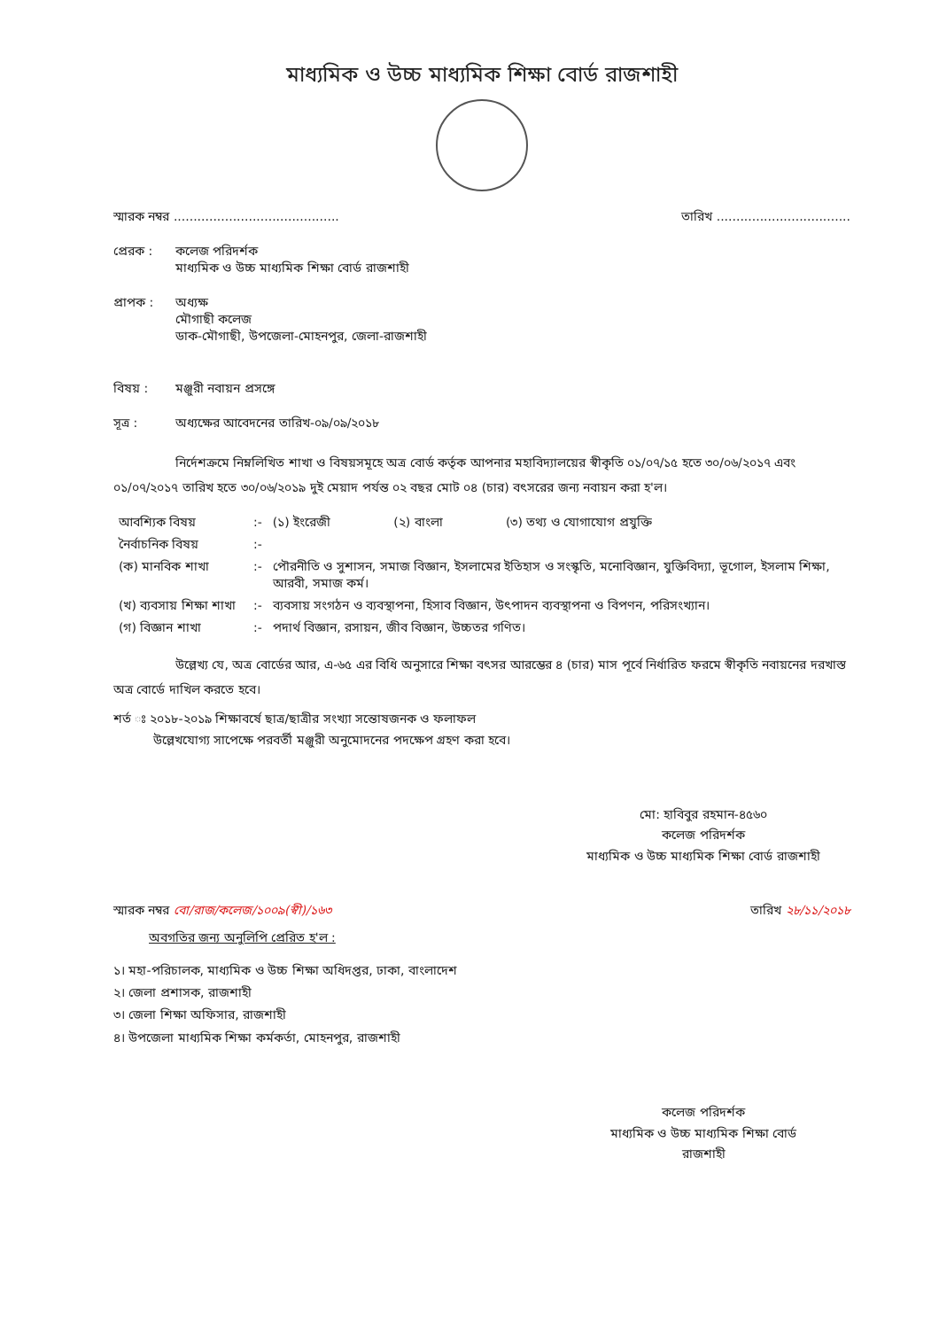মাধ্যমিক ও উচ্চ মাধ্যমিক শিক্ষা বোর্ড রাজশাহী
স্মারক নম্বর .......................................... তারিখ ..................................
প্রেরক : কলেজ পরিদর্শক
মাধ্যমিক ও উচ্চ মাধ্যমিক শিক্ষা বোর্ড রাজশাহী
প্রাপক : অধ্যক্ষ
মৌগাছী কলেজ
ডাক-মৌগাছী, উপজেলা-মোহনপুর, জেলা-রাজশাহী
বিষয় : মঞ্জুরী নবায়ন প্রসঙ্গে
সূত্র : অধ্যক্ষের আবেদনের তারিখ-০৯/০৯/২০১৮
নির্দেশক্রমে নিম্নলিখিত শাখা ও বিষয়সমূহে অত্র বোর্ড কর্তৃক আপনার মহাবিদ্যালয়ের স্বীকৃতি ০১/০৭/১৫ হতে ৩০/০৬/২০১৭ এবং ০১/০৭/২০১৭ তারিখ হতে ৩০/০৬/২০১৯ দুই মেয়াদ পর্যন্ত ০২ বছর মোট ০৪ (চার) বৎসরের জন্য নবায়ন করা হ'ল।
| আবশ্যিক বিষয় | :- | (১) ইংরেজী (২) বাংলা (৩) তথ্য ও যোগাযোগ প্রযুক্তি |
| নৈর্বাচনিক বিষয় | :- | |
| (ক) মানবিক শাখা | :- | পৌরনীতি ও সুশাসন, সমাজ বিজ্ঞান, ইসলামের ইতিহাস ও সংস্কৃতি, মনোবিজ্ঞান, যুক্তিবিদ্যা, ভূগোল, ইসলাম শিক্ষা, আরবী, সমাজ কর্ম। |
| (খ) ব্যবসায় শিক্ষা শাখা | :- | ব্যবসায় সংগঠন ও ব্যবস্থাপনা, হিসাব বিজ্ঞান, উৎপাদন ব্যবস্থাপনা ও বিপণন, পরিসংখ্যান। |
| (গ) বিজ্ঞান শাখা | :- | পদার্থ বিজ্ঞান, রসায়ন, জীব বিজ্ঞান, উচ্চতর গণিত। |
উল্লেখ্য যে, অত্র বোর্ডের আর, এ-৬৫ এর বিধি অনুসারে শিক্ষা বৎসর আরম্ভের ৪ (চার) মাস পূর্বে নির্ধারিত ফরমে স্বীকৃতি নবায়নের দরখাস্ত অত্র বোর্ডে দাখিল করতে হবে।
শর্ত ঃ ২০১৮-২০১৯ শিক্ষাবর্ষে ছাত্র/ছাত্রীর সংখ্যা সন্তোষজনক ও ফলাফল
উল্লেখযোগ্য সাপেক্ষে পরবর্তী মঞ্জুরী অনুমোদনের পদক্ষেপ গ্রহণ করা হবে।
মো: হাবিবুর রহমান-৪৫৬০
কলেজ পরিদর্শক
মাধ্যমিক ও উচ্চ মাধ্যমিক শিক্ষা বোর্ড রাজশাহী
স্মারক নম্বর বো/রাজ/কলেজ/১০০৯(স্বী)/১৬৩ তারিখ ২৮/১১/২০১৮
অবগতির জন্য অনুলিপি প্রেরিত হ'ল :
১। মহা-পরিচালক, মাধ্যমিক ও উচ্চ শিক্ষা অধিদপ্তর, ঢাকা, বাংলাদেশ
২। জেলা প্রশাসক, রাজশাহী
৩। জেলা শিক্ষা অফিসার, রাজশাহী
৪। উপজেলা মাধ্যমিক শিক্ষা কর্মকর্তা, মোহনপুর, রাজশাহী
কলেজ পরিদর্শক
মাধ্যমিক ও উচ্চ মাধ্যমিক শিক্ষা বোর্ড
রাজশাহী